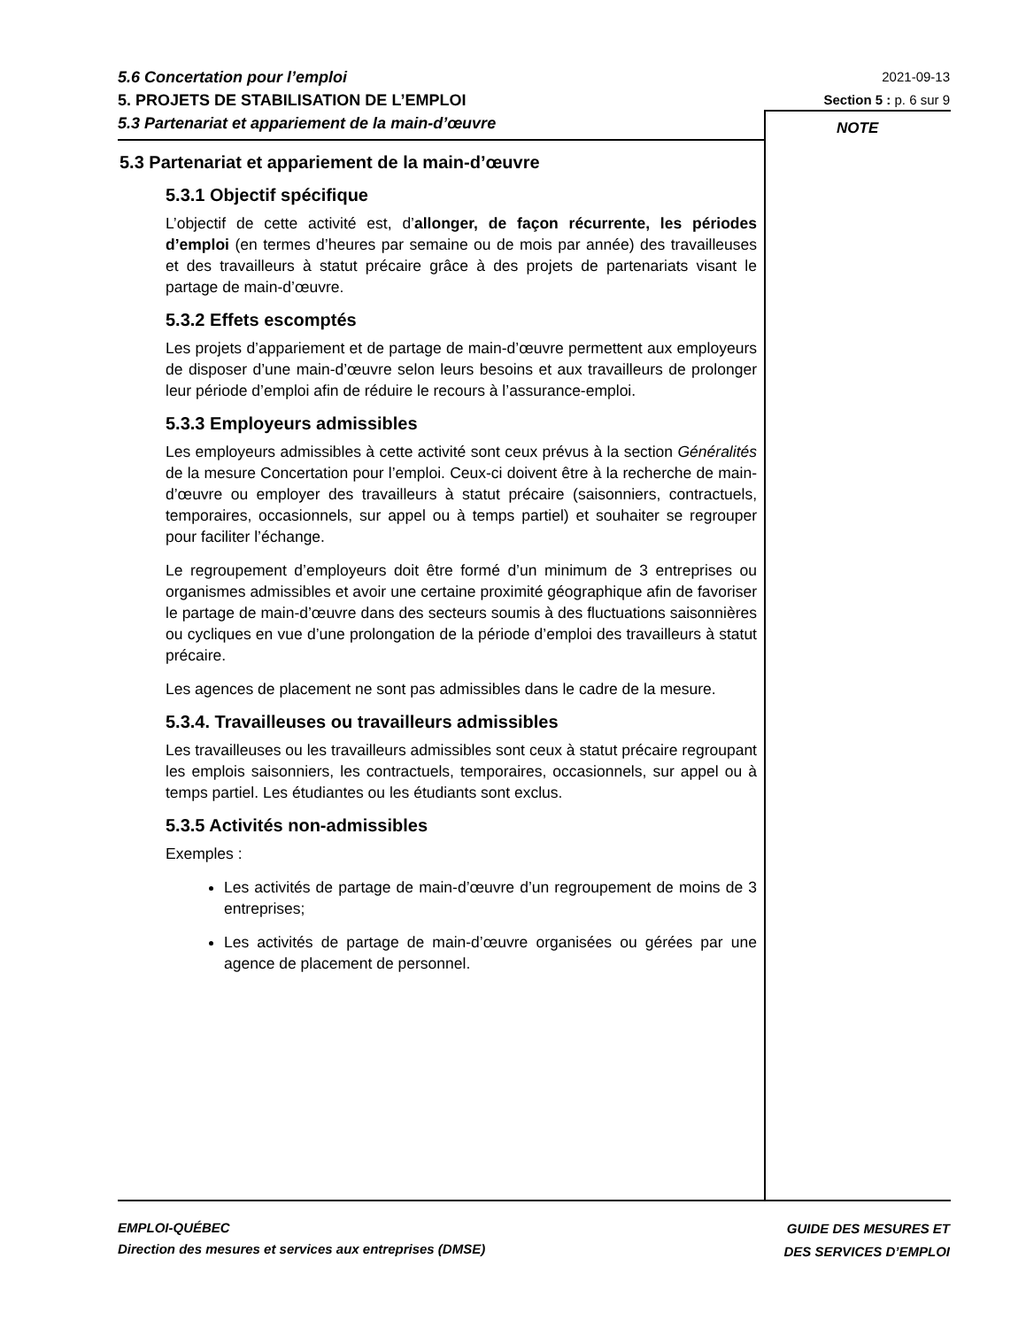5.6 Concertation pour l’emploi
5. PROJETS DE STABILISATION DE L’EMPLOI
5.3 Partenariat et appariement de la main-d’œuvre
2021-09-13
Section 5 : p. 6 sur 9
NOTE
5.3 Partenariat et appariement de la main-d’œuvre
5.3.1 Objectif spécifique
L’objectif de cette activité est, d’allonger, de façon récurrente, les périodes d’emploi (en termes d’heures par semaine ou de mois par année) des travailleuses et des travailleurs à statut précaire grâce à des projets de partenariats visant le partage de main-d’œuvre.
5.3.2 Effets escomptés
Les projets d’appariement et de partage de main-d’œuvre permettent aux employeurs de disposer d’une main-d’œuvre selon leurs besoins et aux travailleurs de prolonger leur période d’emploi afin de réduire le recours à l’assurance-emploi.
5.3.3 Employeurs admissibles
Les employeurs admissibles à cette activité sont ceux prévus à la section Généralités de la mesure Concertation pour l’emploi. Ceux-ci doivent être à la recherche de main-d’œuvre ou employer des travailleurs à statut précaire (saisonniers, contractuels, temporaires, occasionnels, sur appel ou à temps partiel) et souhaiter se regrouper pour faciliter l’échange.
Le regroupement d’employeurs doit être formé d’un minimum de 3 entreprises ou organismes admissibles et avoir une certaine proximité géographique afin de favoriser le partage de main-d’œuvre dans des secteurs soumis à des fluctuations saisonnières ou cycliques en vue d’une prolongation de la période d’emploi des travailleurs à statut précaire.
Les agences de placement ne sont pas admissibles dans le cadre de la mesure.
5.3.4. Travailleuses ou travailleurs admissibles
Les travailleuses ou les travailleurs admissibles sont ceux à statut précaire regroupant les emplois saisonniers, les contractuels, temporaires, occasionnels, sur appel ou à temps partiel. Les étudiantes ou les étudiants sont exclus.
5.3.5 Activités non-admissibles
Exemples :
Les activités de partage de main-d’œuvre d’un regroupement de moins de 3 entreprises;
Les activités de partage de main-d’œuvre organisées ou gérées par une agence de placement de personnel.
EMPLOI-QUÉBEC
Direction des mesures et services aux entreprises (DMSE)
GUIDE DES MESURES ET
DES SERVICES D’EMPLOI